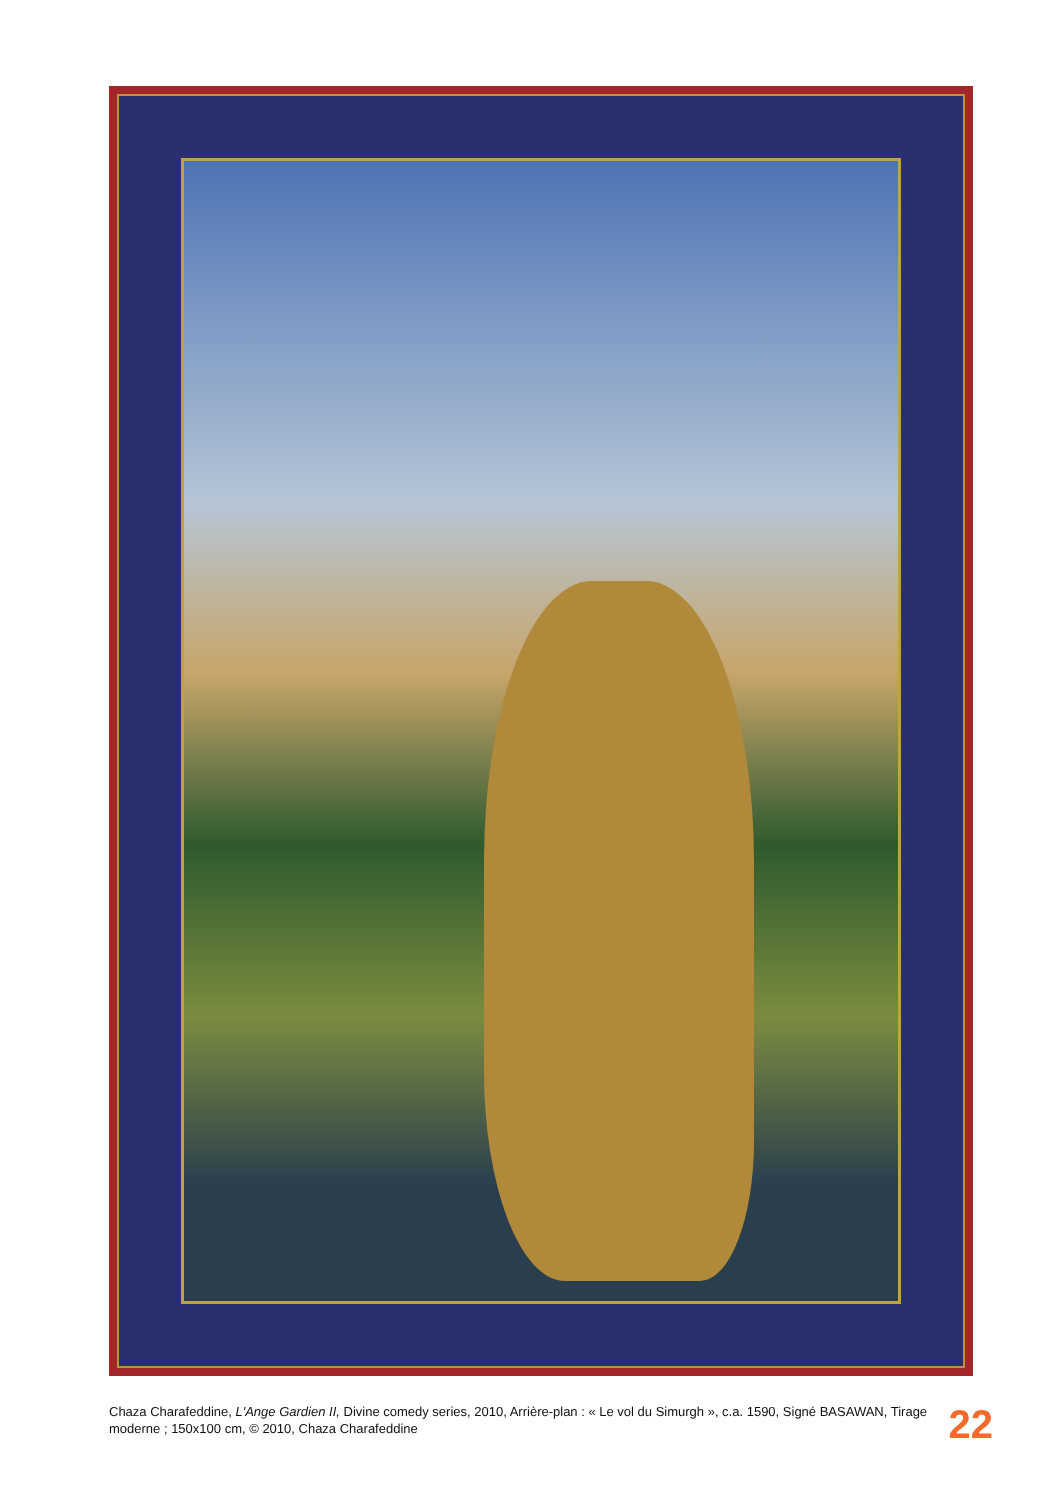Chaza Charafeddine, L'Ange Gardien II, Divine comedy series, 2010, Arrière-plan : « Le vol du Simurgh », c.a. 1590, Signé BASAWAN, Tirage moderne ; 150x100 cm, © 2010, Chaza Charafeddine
22